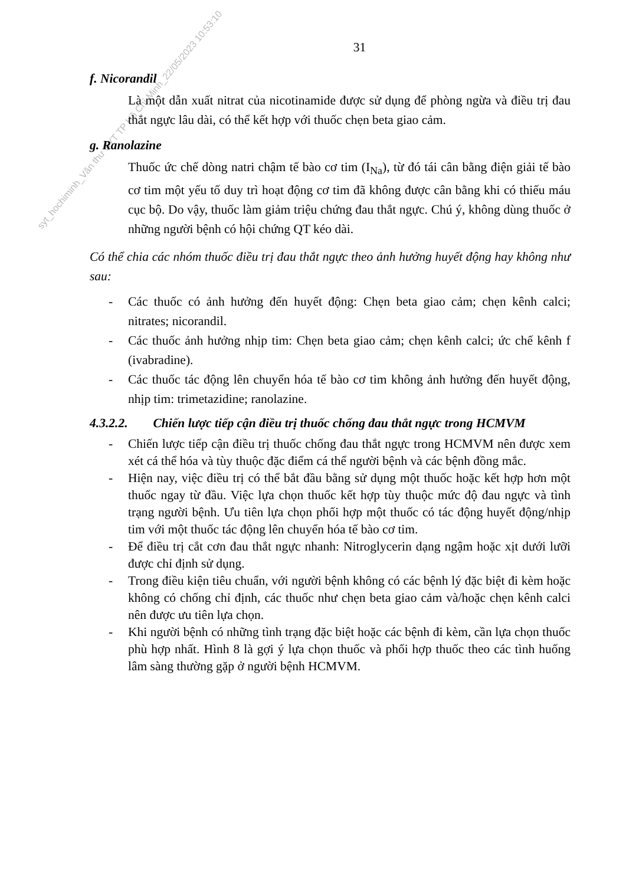syt_hochiminh_Văn thư SYT TP Hồ Chí Minh_22/05/2023 10:53:10
31
f. Nicorandil
Là một dẫn xuất nitrat của nicotinamide được sử dụng để phòng ngừa và điều trị đau thắt ngực lâu dài, có thể kết hợp với thuốc chẹn beta giao cảm.
g. Ranolazine
Thuốc ức chế dòng natri chậm tế bào cơ tim (I<sub>Na</sub>), từ đó tái cân bằng điện giải tế bào cơ tim một yếu tố duy trì hoạt động cơ tim đã không được cân bằng khi có thiếu máu cục bộ. Do vậy, thuốc làm giảm triệu chứng đau thắt ngực. Chú ý, không dùng thuốc ở những người bệnh có hội chứng QT kéo dài.
Có thể chia các nhóm thuốc điều trị đau thắt ngực theo ảnh hưởng huyết động hay không như sau:
- Các thuốc có ảnh hưởng đến huyết động: Chẹn beta giao cảm; chẹn kênh calci; nitrates; nicorandil.
- Các thuốc ảnh hưởng nhịp tim: Chẹn beta giao cảm; chẹn kênh calci; ức chế kênh f (ivabradine).
- Các thuốc tác động lên chuyển hóa tế bào cơ tim không ảnh hưởng đến huyết động, nhịp tim: trimetazidine; ranolazine.
4.3.2.2. Chiến lược tiếp cận điều trị thuốc chống đau thắt ngực trong HCMVM
- Chiến lược tiếp cận điều trị thuốc chống đau thắt ngực trong HCMVM nên được xem xét cá thể hóa và tùy thuộc đặc điểm cá thể người bệnh và các bệnh đồng mắc.
- Hiện nay, việc điều trị có thể bắt đầu bằng sử dụng một thuốc hoặc kết hợp hơn một thuốc ngay từ đầu. Việc lựa chọn thuốc kết hợp tùy thuộc mức độ đau ngực và tình trạng người bệnh. Ưu tiên lựa chọn phối hợp một thuốc có tác động huyết động/nhịp tim với một thuốc tác động lên chuyển hóa tế bào cơ tim.
- Để điều trị cắt cơn đau thắt ngực nhanh: Nitroglycerin dạng ngậm hoặc xịt dưới lưỡi được chỉ định sử dụng.
- Trong điều kiện tiêu chuẩn, với người bệnh không có các bệnh lý đặc biệt đi kèm hoặc không có chống chỉ định, các thuốc như chẹn beta giao cảm và/hoặc chẹn kênh calci nên được ưu tiên lựa chọn.
- Khi người bệnh có những tình trạng đặc biệt hoặc các bệnh đi kèm, cần lựa chọn thuốc phù hợp nhất. Hình 8 là gợi ý lựa chọn thuốc và phối hợp thuốc theo các tình huống lâm sàng thường gặp ở người bệnh HCMVM.